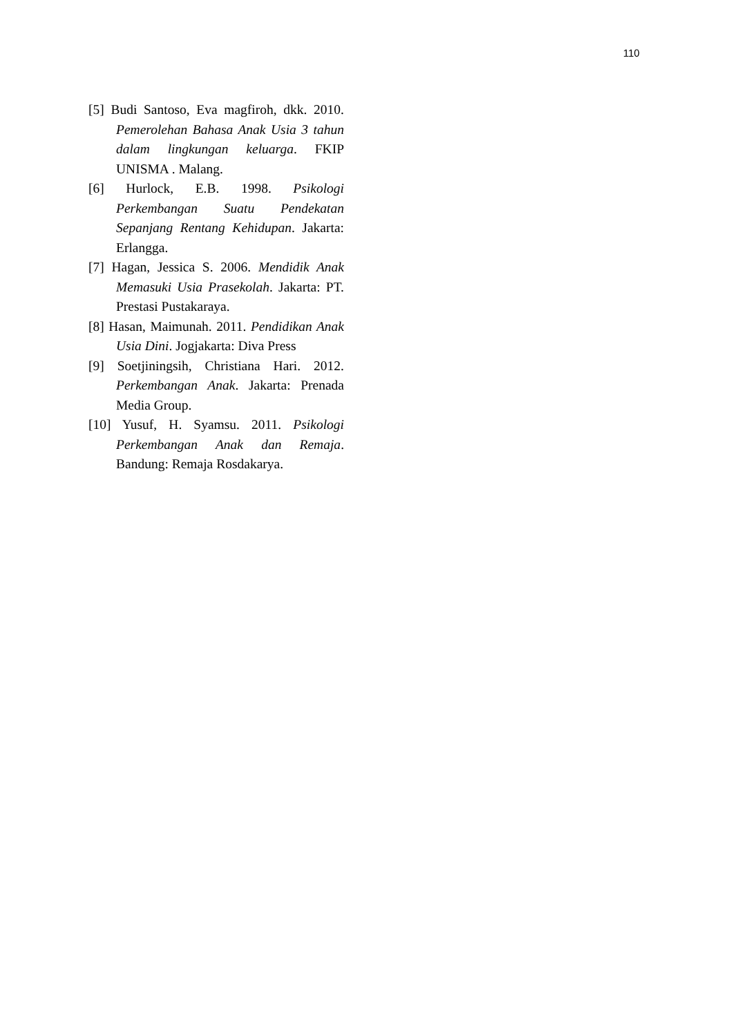110
[5] Budi Santoso, Eva magfiroh, dkk. 2010. Pemerolehan Bahasa Anak Usia 3 tahun dalam lingkungan keluarga. FKIP UNISMA . Malang.
[6] Hurlock, E.B. 1998. Psikologi Perkembangan Suatu Pendekatan Sepanjang Rentang Kehidupan. Jakarta: Erlangga.
[7] Hagan, Jessica S. 2006. Mendidik Anak Memasuki Usia Prasekolah. Jakarta: PT. Prestasi Pustakaraya.
[8] Hasan, Maimunah. 2011. Pendidikan Anak Usia Dini. Jogjakarta: Diva Press
[9] Soetjiningsih, Christiana Hari. 2012. Perkembangan Anak. Jakarta: Prenada Media Group.
[10] Yusuf, H. Syamsu. 2011. Psikologi Perkembangan Anak dan Remaja. Bandung: Remaja Rosdakarya.